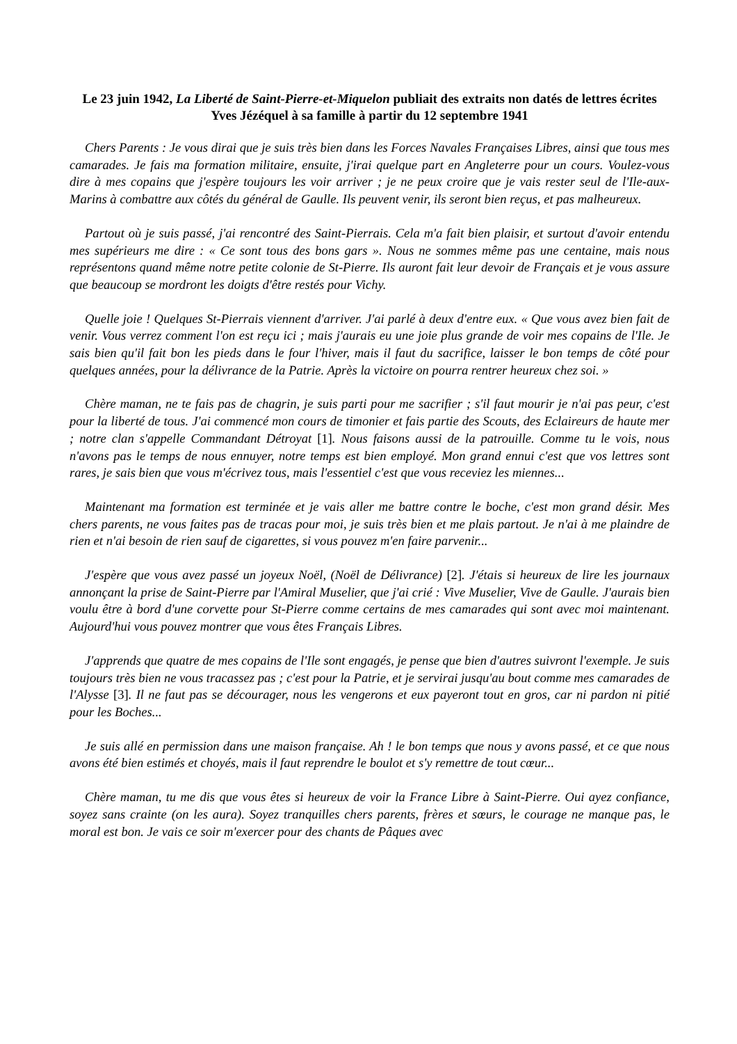Le 23 juin 1942, La Liberté de Saint-Pierre-et-Miquelon publiait des extraits non datés de lettres écrites Yves Jézéquel à sa famille à partir du 12 septembre 1941
Chers Parents : Je vous dirai que je suis très bien dans les Forces Navales Françaises Libres, ainsi que tous mes camarades. Je fais ma formation militaire, ensuite, j'irai quelque part en Angleterre pour un cours. Voulez-vous dire à mes copains que j'espère toujours les voir arriver ; je ne peux croire que je vais rester seul de l'Ile-aux-Marins à combattre aux côtés du général de Gaulle. Ils peuvent venir, ils seront bien reçus, et pas malheureux.
Partout où je suis passé, j'ai rencontré des Saint-Pierrais. Cela m'a fait bien plaisir, et surtout d'avoir entendu mes supérieurs me dire : « Ce sont tous des bons gars ». Nous ne sommes même pas une centaine, mais nous représentons quand même notre petite colonie de St-Pierre. Ils auront fait leur devoir de Français et je vous assure que beaucoup se mordront les doigts d'être restés pour Vichy.
Quelle joie ! Quelques St-Pierrais viennent d'arriver. J'ai parlé à deux d'entre eux. « Que vous avez bien fait de venir. Vous verrez comment l'on est reçu ici ; mais j'aurais eu une joie plus grande de voir mes copains de l'Ile. Je sais bien qu'il fait bon les pieds dans le four l'hiver, mais il faut du sacrifice, laisser le bon temps de côté pour quelques années, pour la délivrance de la Patrie. Après la victoire on pourra rentrer heureux chez soi. »
Chère maman, ne te fais pas de chagrin, je suis parti pour me sacrifier ; s'il faut mourir je n'ai pas peur, c'est pour la liberté de tous. J'ai commencé mon cours de timonier et fais partie des Scouts, des Eclaireurs de haute mer ; notre clan s'appelle Commandant Détroyat [1]. Nous faisons aussi de la patrouille. Comme tu le vois, nous n'avons pas le temps de nous ennuyer, notre temps est bien employé. Mon grand ennui c'est que vos lettres sont rares, je sais bien que vous m'écrivez tous, mais l'essentiel c'est que vous receviez les miennes...
Maintenant ma formation est terminée et je vais aller me battre contre le boche, c'est mon grand désir. Mes chers parents, ne vous faites pas de tracas pour moi, je suis très bien et me plais partout. Je n'ai à me plaindre de rien et n'ai besoin de rien sauf de cigarettes, si vous pouvez m'en faire parvenir...
J'espère que vous avez passé un joyeux Noël, (Noël de Délivrance) [2]. J'étais si heureux de lire les journaux annonçant la prise de Saint-Pierre par l'Amiral Muselier, que j'ai crié : Vive Muselier, Vive de Gaulle. J'aurais bien voulu être à bord d'une corvette pour St-Pierre comme certains de mes camarades qui sont avec moi maintenant. Aujourd'hui vous pouvez montrer que vous êtes Français Libres.
J'apprends que quatre de mes copains de l'Ile sont engagés, je pense que bien d'autres suivront l'exemple. Je suis toujours très bien ne vous tracassez pas ; c'est pour la Patrie, et je servirai jusqu'au bout comme mes camarades de l'Alysse [3]. Il ne faut pas se décourager, nous les vengerons et eux payeront tout en gros, car ni pardon ni pitié pour les Boches...
Je suis allé en permission dans une maison française. Ah ! le bon temps que nous y avons passé, et ce que nous avons été bien estimés et choyés, mais il faut reprendre le boulot et s'y remettre de tout cœur...
Chère maman, tu me dis que vous êtes si heureux de voir la France Libre à Saint-Pierre. Oui ayez confiance, soyez sans crainte (on les aura). Soyez tranquilles chers parents, frères et sœurs, le courage ne manque pas, le moral est bon. Je vais ce soir m'exercer pour des chants de Pâques avec